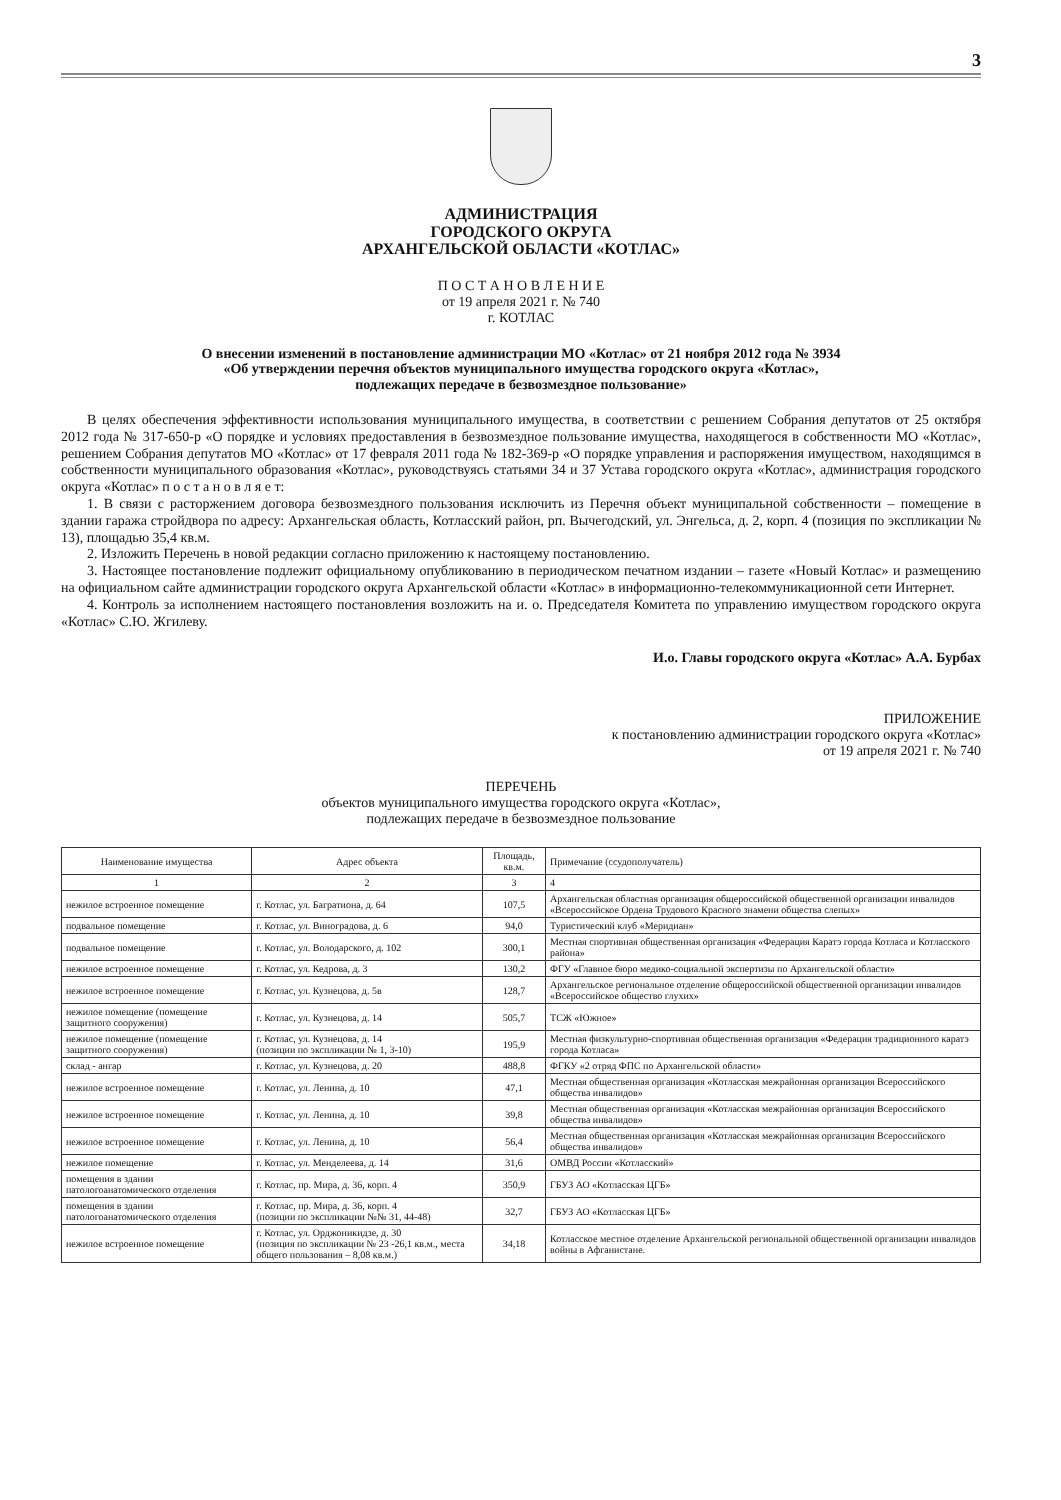3
АДМИНИСТРАЦИЯ
ГОРОДСКОГО ОКРУГА
АРХАНГЕЛЬСКОЙ ОБЛАСТИ «КОТЛАС»
П О С Т А Н О В Л Е Н И Е
от 19 апреля 2021 г. № 740
г. КОТЛАС
О внесении изменений в постановление администрации МО «Котлас» от 21 ноября 2012 года № 3934
«Об утверждении перечня объектов муниципального имущества городского округа «Котлас»,
подлежащих передаче в безвозмездное пользование»
В целях обеспечения эффективности использования муниципального имущества, в соответствии с решением Собрания депутатов от 25 октября 2012 года № 317-650-р «О порядке и условиях предоставления в безвозмездное пользование имущества, находящегося в собственности МО «Котлас», решением Собрания депутатов МО «Котлас» от 17 февраля 2011 года № 182-369-р «О порядке управления и распоряжения имуществом, находящимся в собственности муниципального образования «Котлас», руководствуясь статьями 34 и 37 Устава городского округа «Котлас», администрация городского округа «Котлас» п о с т а н о в л я е т:
1. В связи с расторжением договора безвозмездного пользования исключить из Перечня объект муниципальной собственности – помещение в здании гаража стройдвора по адресу: Архангельская область, Котласский район, рп. Вычегодский, ул. Энгельса, д. 2, корп. 4 (позиция по экспликации № 13), площадью 35,4 кв.м.
2. Изложить Перечень в новой редакции согласно приложению к настоящему постановлению.
3. Настоящее постановление подлежит официальному опубликованию в периодическом печатном издании – газете «Новый Котлас» и размещению на официальном сайте администрации городского округа Архангельской области «Котлас» в информационно-телекоммуникационной сети Интернет.
4. Контроль за исполнением настоящего постановления возложить на и. о. Председателя Комитета по управлению имуществом городского округа «Котлас» С.Ю. Жгилеву.
И.о. Главы городского округа «Котлас» А.А. Бурбах
ПРИЛОЖЕНИЕ
к постановлению администрации городского округа «Котлас»
от 19 апреля 2021 г. № 740
ПЕРЕЧЕНЬ
объектов муниципального имущества городского округа «Котлас»,
подлежащих передаче в безвозмездное пользование
| Наименование имущества | Адрес объекта | Площадь, кв.м. | Примечание (ссудополучатель) |
| --- | --- | --- | --- |
| 1 | 2 | 3 | 4 |
| нежилое встроенное помещение | г. Котлас, ул. Багратиона, д. 64 | 107,5 | Архангельская областная организация общероссийской общественной организации инвалидов «Всероссийское Ордена Трудового Красного знамени общества слепых» |
| подвальное помещение | г. Котлас, ул. Виноградова, д. 6 | 94,0 | Туристический клуб «Меридиан» |
| подвальное помещение | г. Котлас, ул. Володарского, д. 102 | 300,1 | Местная спортивная общественная организация «Федерация Каратэ города Котласа и Котласского района» |
| нежилое встроенное помещение | г. Котлас, ул. Кедрова, д. 3 | 130,2 | ФГУ «Главное бюро медико-социальной экспертизы по Архангельской области» |
| нежилое встроенное помещение | г. Котлас, ул. Кузнецова, д. 5в | 128,7 | Архангельское региональное отделение общероссийской общественной организации инвалидов «Всероссийское общество глухих» |
| нежилое помещение (помещение защитного сооружения) | г. Котлас, ул. Кузнецова, д. 14 | 505,7 | ТСЖ «Южное» |
| нежилое помещение (помещение защитного сооружения) | г. Котлас, ул. Кузнецова, д. 14 (позиции по экспликации № 1, 3-10) | 195,9 | Местная физкультурно-спортивная общественная организация «Федерация традиционного каратэ города Котласа» |
| склад - ангар | г. Котлас, ул. Кузнецова, д. 20 | 488,8 | ФГКУ «2 отряд ФПС по Архангельской области» |
| нежилое встроенное помещение | г. Котлас, ул. Ленина, д. 10 | 47,1 | Местная общественная организация «Котласская межрайонная организация Всероссийского общества инвалидов» |
| нежилое встроенное помещение | г. Котлас, ул. Ленина, д. 10 | 39,8 | Местная общественная организация «Котласская межрайонная организация Всероссийского общества инвалидов» |
| нежилое встроенное помещение | г. Котлас, ул. Ленина, д. 10 | 56,4 | Местная общественная организация «Котласская межрайонная организация Всероссийского общества инвалидов» |
| нежилое помещение | г. Котлас, ул. Менделеева, д. 14 | 31,6 | ОМВД России «Котласский» |
| помещения в здании патологоанатомического отделения | г. Котлас, пр. Мира, д. 36, корп. 4 | 350,9 | ГБУЗ АО «Котласская ЦГБ» |
| помещения в здании патологоанатомического отделения | г. Котлас, пр. Мира, д. 36, корп. 4 (позиции по экспликации №№ 31, 44-48) | 32,7 | ГБУЗ АО «Котласская ЦГБ» |
| нежилое встроенное помещение | г. Котлас, ул. Орджоникидзе, д. 30 (позиция по экспликации № 23 -26,1 кв.м., места общего пользования – 8,08 кв.м.) | 34,18 | Котласское местное отделение Архангельской региональной общественной организации инвалидов войны в Афганистане. |